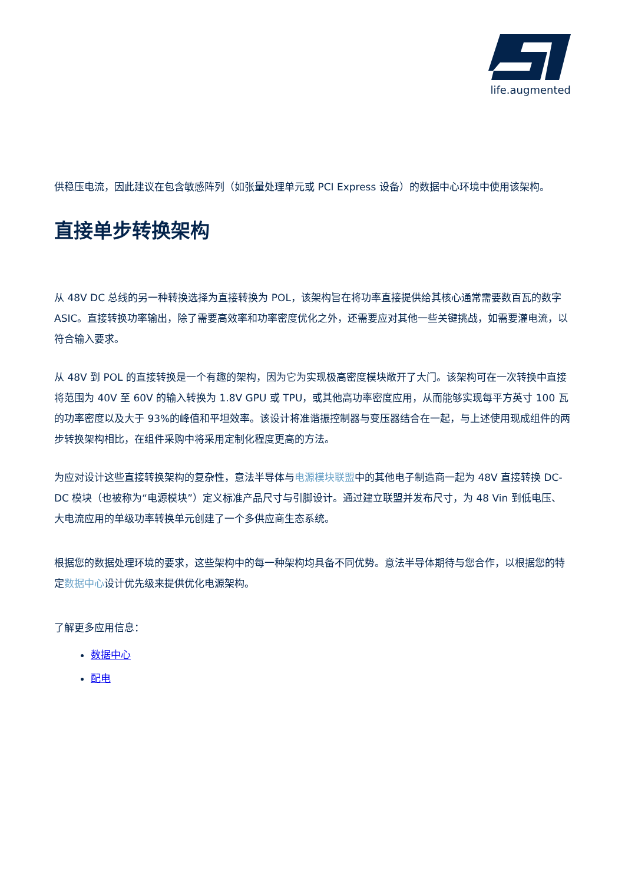life.augmented
供稳压电流，因此建议在包含敏感阵列（如张量处理单元或 PCI Express 设备）的数据中心环境中使用该架构。
直接单步转换架构
从 48V DC 总线的另一种转换选择为直接转换为 POL，该架构旨在将功率直接提供给其核心通常需要数百瓦的数字 ASIC。直接转换功率输出，除了需要高效率和功率密度优化之外，还需要应对其他一些关键挑战，如需要灌电流，以符合输入要求。
从 48V 到 POL 的直接转换是一个有趣的架构，因为它为实现极高密度模块敞开了大门。该架构可在一次转换中直接将范围为 40V 至 60V 的输入转换为 1.8V GPU 或 TPU，或其他高功率密度应用，从而能够实现每平方英寸 100 瓦的功率密度以及大于 93%的峰值和平坦效率。该设计将准谐振控制器与变压器结合在一起，与上述使用现成组件的两步转换架构相比，在组件采购中将采用定制化程度更高的方法。
为应对设计这些直接转换架构的复杂性，意法半导体与电源模块联盟中的其他电子制造商一起为 48V 直接转换 DC-DC 模块（也被称为“电源模块”）定义标准产品尺寸与引脚设计。通过建立联盟并发布尺寸，为 48 Vin 到低电压、大电流应用的单级功率转换单元创建了一个多供应商生态系统。
根据您的数据处理环境的要求，这些架构中的每一种架构均具备不同优势。意法半导体期待与您合作，以根据您的特定数据中心设计优先级来提供优化电源架构。
了解更多应用信息：
数据中心
配电